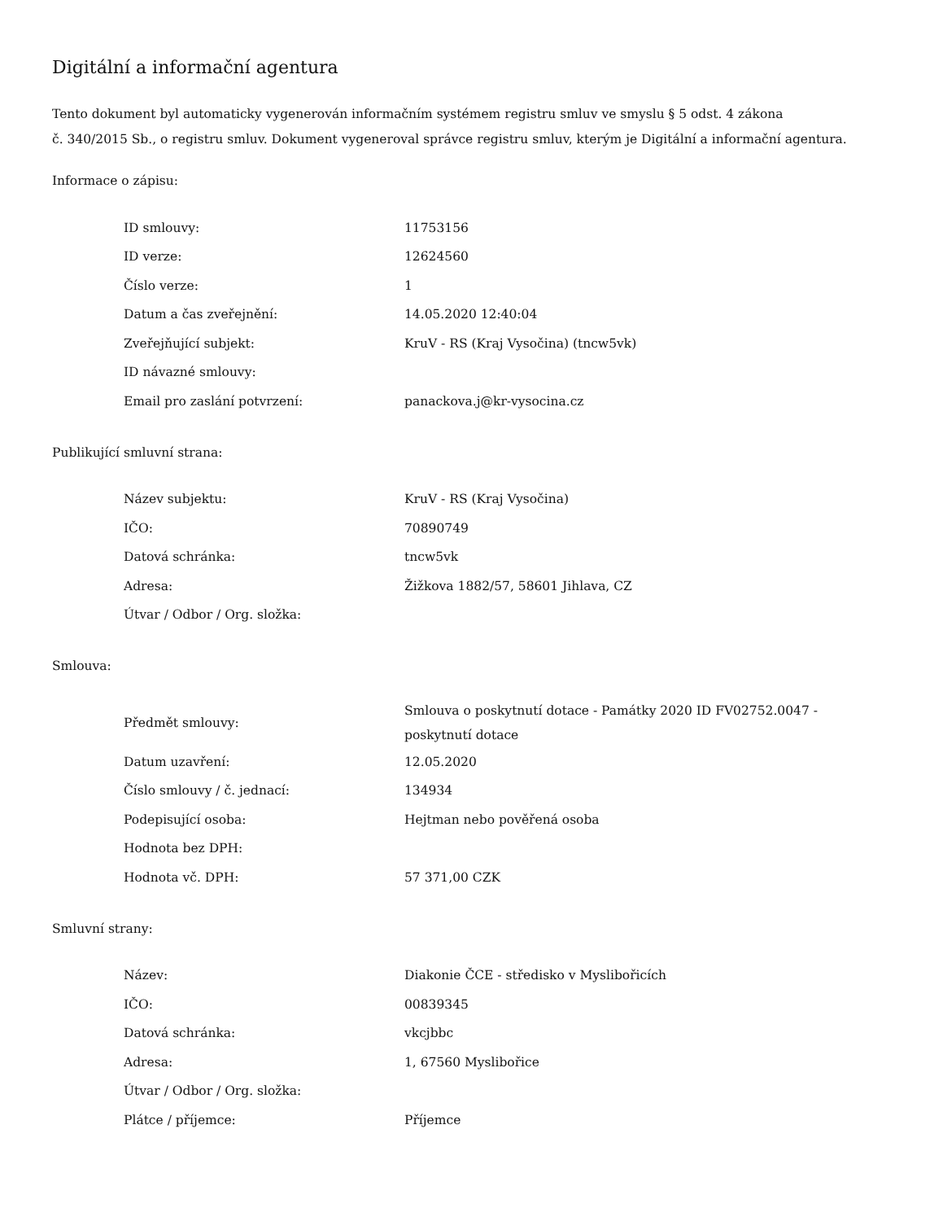Digitální a informační agentura
Tento dokument byl automaticky vygenerován informačním systémem registru smluv ve smyslu § 5 odst. 4 zákona
č. 340/2015 Sb., o registru smluv. Dokument vygeneroval správce registru smluv, kterým je Digitální a informační agentura.
Informace o zápisu:
| ID smlouvy: | 11753156 |
| ID verze: | 12624560 |
| Číslo verze: | 1 |
| Datum a čas zveřejnění: | 14.05.2020 12:40:04 |
| Zveřejňující subjekt: | KruV - RS (Kraj Vysočina) (tncw5vk) |
| ID návazné smlouvy: | |
| Email pro zaslání potvrzení: | panackova.j@kr-vysocina.cz |
Publikující smluvní strana:
| Název subjektu: | KruV - RS (Kraj Vysočina) |
| IČO: | 70890749 |
| Datová schránka: | tncw5vk |
| Adresa: | Žižkova 1882/57, 58601 Jihlava, CZ |
| Útvar / Odbor / Org. složka: | |
Smlouva:
| Předmět smlouvy: | Smlouva o poskytnutí dotace - Památky 2020 ID FV02752.0047 - poskytnutí dotace |
| Datum uzavření: | 12.05.2020 |
| Číslo smlouvy / č. jednací: | 134934 |
| Podepisující osoba: | Hejtman nebo pověřená osoba |
| Hodnota bez DPH: | |
| Hodnota vč. DPH: | 57 371,00 CZK |
Smluvní strany:
| Název: | Diakonie ČCE - středisko v Myslibořicích |
| IČO: | 00839345 |
| Datová schránka: | vkcjbbc |
| Adresa: | 1, 67560 Myslibořice |
| Útvar / Odbor / Org. složka: | |
| Plátce / příjemce: | Příjemce |